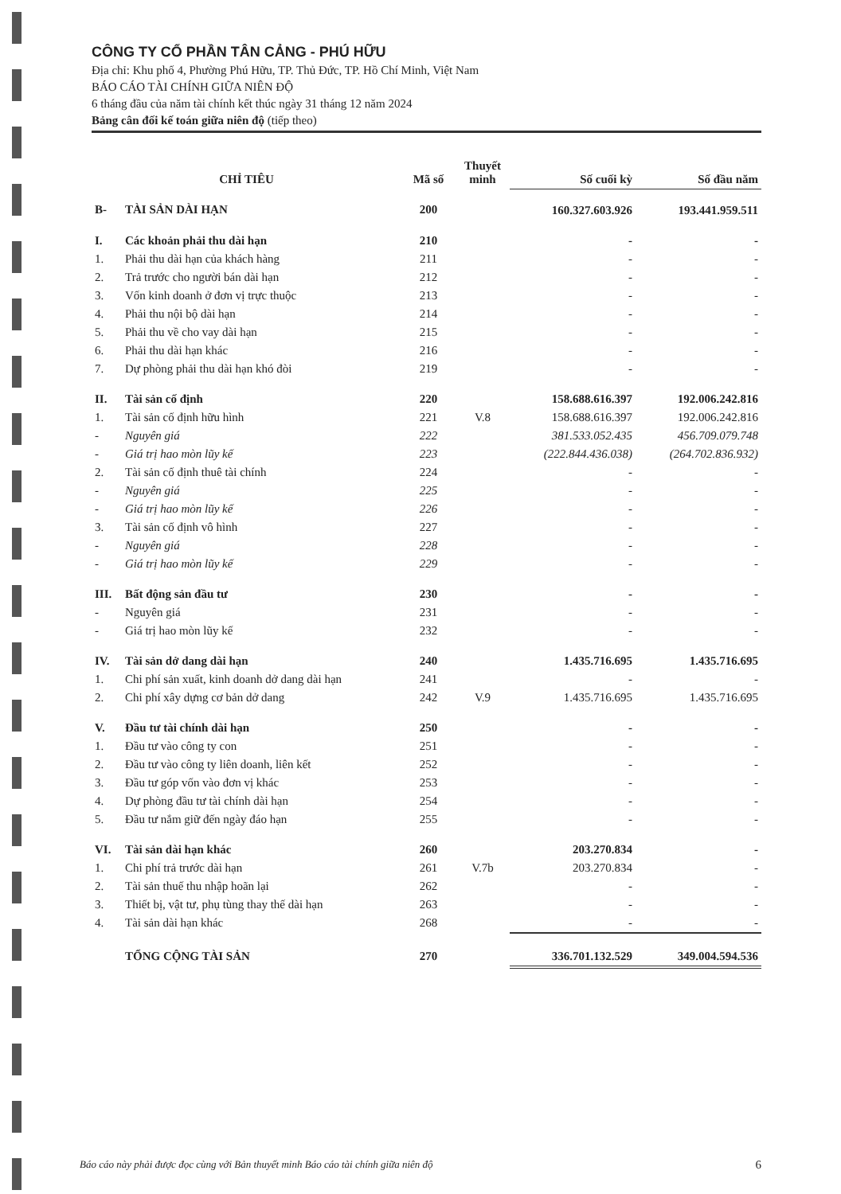CÔNG TY CỔ PHẦN TÂN CẢNG - PHÚ HỮU
Địa chỉ: Khu phố 4, Phường Phú Hữu, TP. Thủ Đức, TP. Hồ Chí Minh, Việt Nam
BÁO CÁO TÀI CHÍNH GIỮA NIÊN ĐỘ
6 tháng đầu của năm tài chính kết thúc ngày 31 tháng 12 năm 2024
Bảng cân đối kế toán giữa niên độ (tiếp theo)
| CHỈ TIÊU | | Mã số | Thuyết minh | Số cuối kỳ | Số đầu năm |
| --- | --- | --- | --- | --- | --- |
| B- | TÀI SẢN DÀI HẠN | 200 | | 160.327.603.926 | 193.441.959.511 |
| I. | Các khoản phải thu dài hạn | 210 | | - | - |
| 1. | Phải thu dài hạn của khách hàng | 211 | | - | - |
| 2. | Trả trước cho người bán dài hạn | 212 | | - | - |
| 3. | Vốn kinh doanh ở đơn vị trực thuộc | 213 | | - | - |
| 4. | Phải thu nội bộ dài hạn | 214 | | - | - |
| 5. | Phải thu về cho vay dài hạn | 215 | | - | - |
| 6. | Phải thu dài hạn khác | 216 | | - | - |
| 7. | Dự phòng phải thu dài hạn khó đòi | 219 | | - | - |
| II. | Tài sản cố định | 220 | | 158.688.616.397 | 192.006.242.816 |
| 1. | Tài sản cố định hữu hình | 221 | V.8 | 158.688.616.397 | 192.006.242.816 |
| - | Nguyên giá | 222 | | 381.533.052.435 | 456.709.079.748 |
| - | Giá trị hao mòn lũy kế | 223 | | (222.844.436.038) | (264.702.836.932) |
| 2. | Tài sản cố định thuê tài chính | 224 | | - | - |
| - | Nguyên giá | 225 | | - | - |
| - | Giá trị hao mòn lũy kế | 226 | | - | - |
| 3. | Tài sản cố định vô hình | 227 | | - | - |
| - | Nguyên giá | 228 | | - | - |
| - | Giá trị hao mòn lũy kế | 229 | | - | - |
| III. | Bất động sản đầu tư | 230 | | - | - |
| - | Nguyên giá | 231 | | - | - |
| - | Giá trị hao mòn lũy kế | 232 | | - | - |
| IV. | Tài sản dở dang dài hạn | 240 | | 1.435.716.695 | 1.435.716.695 |
| 1. | Chi phí sản xuất, kinh doanh dở dang dài hạn | 241 | | - | - |
| 2. | Chi phí xây dựng cơ bản dở dang | 242 | V.9 | 1.435.716.695 | 1.435.716.695 |
| V. | Đầu tư tài chính dài hạn | 250 | | - | - |
| 1. | Đầu tư vào công ty con | 251 | | - | - |
| 2. | Đầu tư vào công ty liên doanh, liên kết | 252 | | - | - |
| 3. | Đầu tư góp vốn vào đơn vị khác | 253 | | - | - |
| 4. | Dự phòng đầu tư tài chính dài hạn | 254 | | - | - |
| 5. | Đầu tư nắm giữ đến ngày đáo hạn | 255 | | - | - |
| VI. | Tài sản dài hạn khác | 260 | | 203.270.834 | - |
| 1. | Chi phí trả trước dài hạn | 261 | V.7b | 203.270.834 | - |
| 2. | Tài sản thuế thu nhập hoãn lại | 262 | | - | - |
| 3. | Thiết bị, vật tư, phụ tùng thay thế dài hạn | 263 | | - | - |
| 4. | Tài sản dài hạn khác | 268 | | - | - |
| | TỔNG CỘNG TÀI SẢN | 270 | | 336.701.132.529 | 349.004.594.536 |
Báo cáo này phải được đọc cùng với Bản thuyết minh Báo cáo tài chính giữa niên độ 6